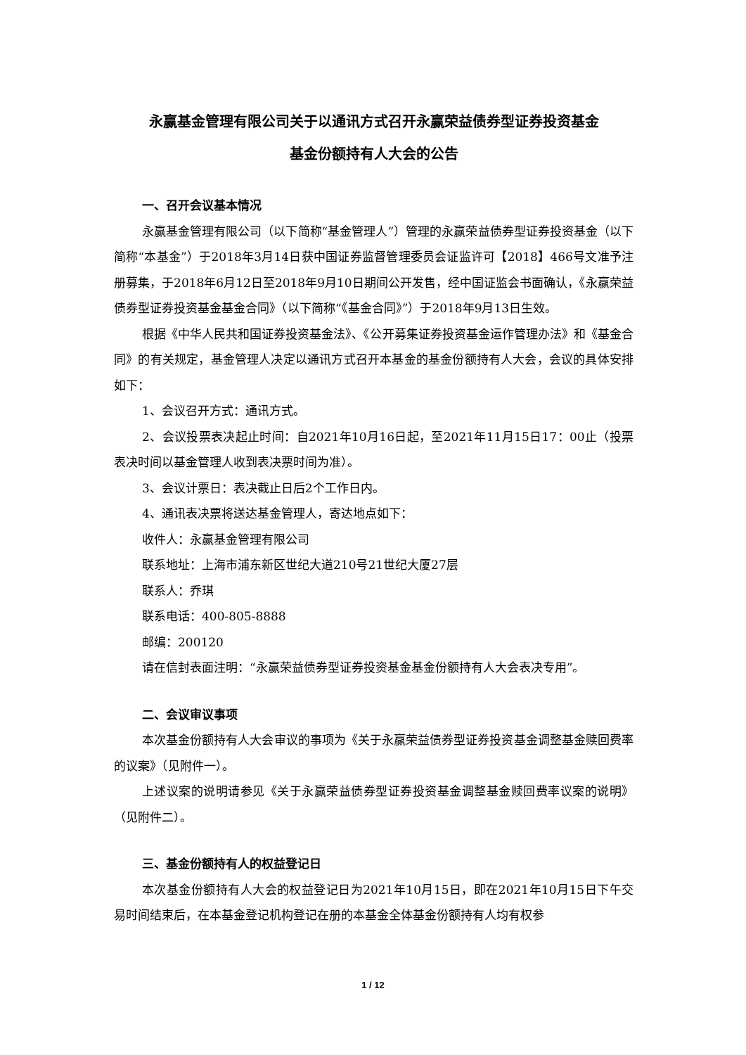永赢基金管理有限公司关于以通讯方式召开永赢荣益债券型证券投资基金
基金份额持有人大会的公告
一、召开会议基本情况
永赢基金管理有限公司（以下简称“基金管理人”）管理的永赢荣益债券型证券投资基金（以下简称“本基金”）于2018年3月14日获中国证券监督管理委员会证监许可【2018】466号文准予注册募集，于2018年6月12日至2018年9月10日期间公开发售，经中国证监会书面确认，《永赢荣益债券型证券投资基金基金合同》（以下简称“《基金合同》”）于2018年9月13日生效。
根据《中华人民共和国证券投资基金法》、《公开募集证券投资基金运作管理办法》和《基金合同》的有关规定，基金管理人决定以通讯方式召开本基金的基金份额持有人大会，会议的具体安排如下：
1、会议召开方式：通讯方式。
2、会议投票表决起止时间：自2021年10月16日起，至2021年11月15日17：00止（投票表决时间以基金管理人收到表决票时间为准）。
3、会议计票日：表决截止日后2个工作日内。
4、通讯表决票将送达基金管理人，寄达地点如下：
收件人：永赢基金管理有限公司
联系地址：上海市浦东新区世纪大道210号21世纪大厦27层
联系人：乔琪
联系电话：400-805-8888
邮编：200120
请在信封表面注明：“永赢荣益债券型证券投资基金基金份额持有人大会表决专用”。
二、会议审议事项
本次基金份额持有人大会审议的事项为《关于永赢荣益债券型证券投资基金调整基金赎回费率的议案》（见附件一）。
上述议案的说明请参见《关于永赢荣益债券型证券投资基金调整基金赎回费率议案的说明》（见附件二）。
三、基金份额持有人的权益登记日
本次基金份额持有人大会的权益登记日为2021年10月15日，即在2021年10月15日下午交易时间结束后，在本基金登记机构登记在册的本基金全体基金份额持有人均有权参
1 / 12